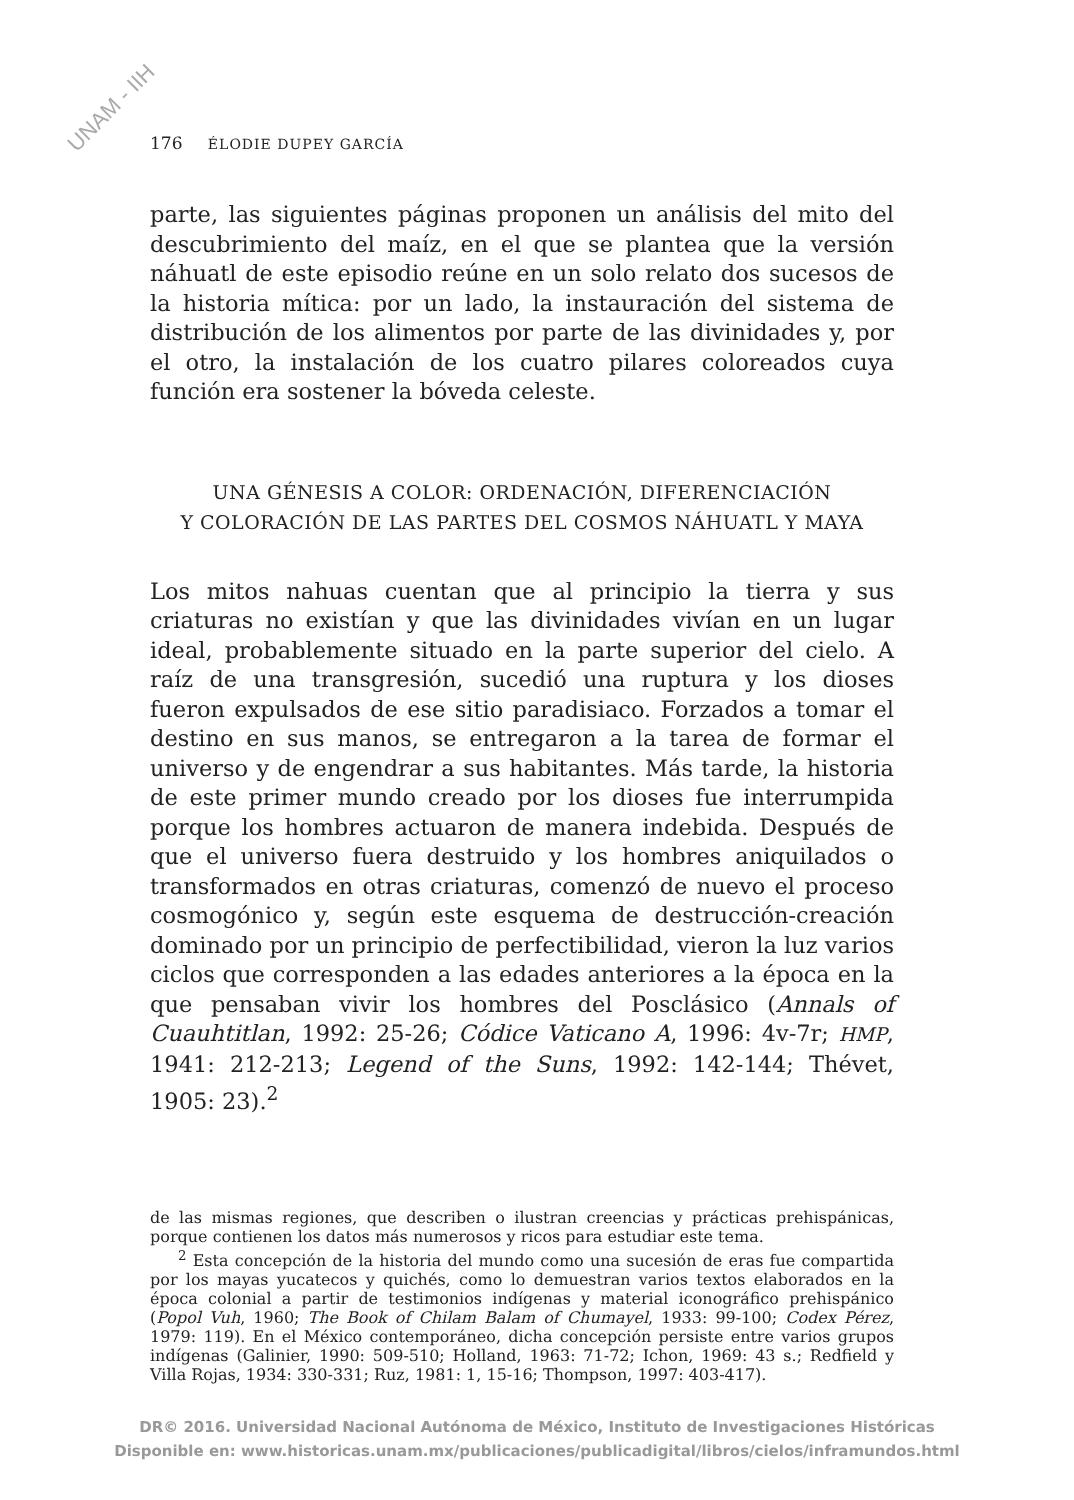UNAM - IIH
176 ÉLODIE DUPEY GARCÍA
parte, las siguientes páginas proponen un análisis del mito del descubrimiento del maíz, en el que se plantea que la versión náhuatl de este episodio reúne en un solo relato dos sucesos de la historia mítica: por un lado, la instauración del sistema de distribución de los alimentos por parte de las divinidades y, por el otro, la instalación de los cuatro pilares coloreados cuya función era sostener la bóveda celeste.
UNA GÉNESIS A COLOR: ORDENACIÓN, DIFERENCIACIÓN
Y COLORACIÓN DE LAS PARTES DEL COSMOS NÁHUATL Y MAYA
Los mitos nahuas cuentan que al principio la tierra y sus criaturas no existían y que las divinidades vivían en un lugar ideal, probablemente situado en la parte superior del cielo. A raíz de una transgresión, sucedió una ruptura y los dioses fueron expulsados de ese sitio paradisiaco. Forzados a tomar el destino en sus manos, se entregaron a la tarea de formar el universo y de engendrar a sus habitantes. Más tarde, la historia de este primer mundo creado por los dioses fue interrumpida porque los hombres actuaron de manera indebida. Después de que el universo fuera destruido y los hombres aniquilados o transformados en otras criaturas, comenzó de nuevo el proceso cosmogónico y, según este esquema de destrucción-creación dominado por un principio de perfectibilidad, vieron la luz varios ciclos que corresponden a las edades anteriores a la época en la que pensaban vivir los hombres del Posclásico (Annals of Cuauhtitlan, 1992: 25-26; Códice Vaticano A, 1996: 4v-7r; HMP, 1941: 212-213; Legend of the Suns, 1992: 142-144; Thévet, 1905: 23).<sup>2</sup>
de las mismas regiones, que describen o ilustran creencias y prácticas prehispánicas, porque contienen los datos más numerosos y ricos para estudiar este tema.
<sup>2</sup> Esta concepción de la historia del mundo como una sucesión de eras fue compartida por los mayas yucatecos y quichés, como lo demuestran varios textos elaborados en la época colonial a partir de testimonios indígenas y material iconográfico prehispánico (Popol Vuh, 1960; The Book of Chilam Balam of Chumayel, 1933: 99-100; Codex Pérez, 1979: 119). En el México contemporáneo, dicha concepción persiste entre varios grupos indígenas (Galinier, 1990: 509-510; Holland, 1963: 71-72; Ichon, 1969: 43 s.; Redfield y Villa Rojas, 1934: 330-331; Ruz, 1981: 1, 15-16; Thompson, 1997: 403-417).
DR© 2016. Universidad Nacional Autónoma de México, Instituto de Investigaciones Históricas
Disponible en: www.historicas.unam.mx/publicaciones/publicadigital/libros/cielos/inframundos.html